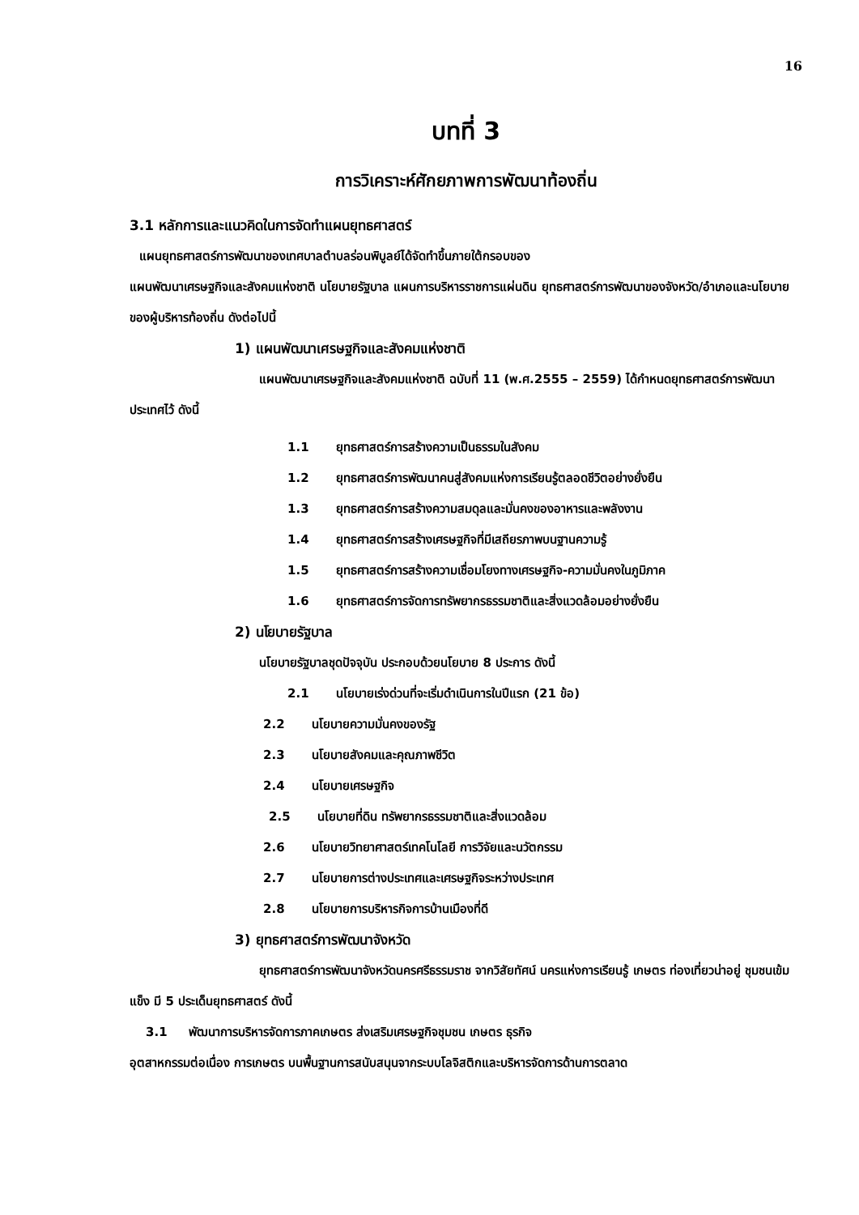16
บทที่ 3
การวิเคราะห์ศักยภาพการพัฒนาท้องถิ่น
3.1 หลักการและแนวคิดในการจัดทำแผนยุทธศาสตร์
แผนยุทธศาสตร์การพัฒนาของเทศบาลตำบลร่อนพิบูลย์ได้จัดทำขึ้นภายใต้กรอบของ
แผนพัฒนาเศรษฐกิจและสังคมแห่งชาติ นโยบายรัฐบาล แผนการบริหารราชการแผ่นดิน ยุทธศาสตร์การพัฒนาของจังหวัด/อำเภอและนโยบายของผู้บริหารท้องถิ่น ดังต่อไปนี้
1) แผนพัฒนาเศรษฐกิจและสังคมแห่งชาติ
แผนพัฒนาเศรษฐกิจและสังคมแห่งชาติ ฉบับที่ 11 (พ.ศ.2555 – 2559) ได้กำหนดยุทธศาสตร์การพัฒนาประเทศไว้ ดังนี้
1.1 ยุทธศาสตร์การสร้างความเป็นธรรมในสังคม
1.2 ยุทธศาสตร์การพัฒนาคนสู่สังคมแห่งการเรียนรู้ตลอดชีวิตอย่างยั่งยืน
1.3 ยุทธศาสตร์การสร้างความสมดุลและมั่นคงของอาหารและพลังงาน
1.4 ยุทธศาสตร์การสร้างเศรษฐกิจที่มีเสถียรภาพบนฐานความรู้
1.5 ยุทธศาสตร์การสร้างความเชื่อมโยงทางเศรษฐกิจ-ความมั่นคงในภูมิภาค
1.6 ยุทธศาสตร์การจัดการทรัพยากรธรรมชาติและสิ่งแวดล้อมอย่างยั่งยืน
2) นโยบายรัฐบาล
นโยบายรัฐบาลชุดปัจจุบัน ประกอบด้วยนโยบาย 8 ประการ ดังนี้
2.1 นโยบายเร่งด่วนที่จะเริ่มดำเนินการในปีแรก (21 ข้อ)
2.2 นโยบายความมั่นคงของรัฐ
2.3 นโยบายสังคมและคุณภาพชีวิต
2.4 นโยบายเศรษฐกิจ
2.5 นโยบายที่ดิน ทรัพยากรธรรมชาติและสิ่งแวดล้อม
2.6 นโยบายวิทยาศาสตร์เทคโนโลยี การวิจัยและนวัตกรรม
2.7 นโยบายการต่างประเทศและเศรษฐกิจระหว่างประเทศ
2.8 นโยบายการบริหารกิจการบ้านเมืองที่ดี
3) ยุทธศาสตร์การพัฒนาจังหวัด
ยุทธศาสตร์การพัฒนาจังหวัดนครศรีธรรมราช จากวิสัยทัศน์ นครแห่งการเรียนรู้ เกษตร ท่องเที่ยวน่าอยู่ ชุมชนเข้มแข็ง มี 5 ประเด็นยุทธศาสตร์ ดังนี้
3.1 พัฒนาการบริหารจัดการภาคเกษตร ส่งเสริมเศรษฐกิจชุมชน เกษตร ธุรกิจ
อุตสาหกรรมต่อเนื่อง การเกษตร บนพื้นฐานการสนับสนุนจากระบบโลจิสติกและบริหารจัดการด้านการตลาด